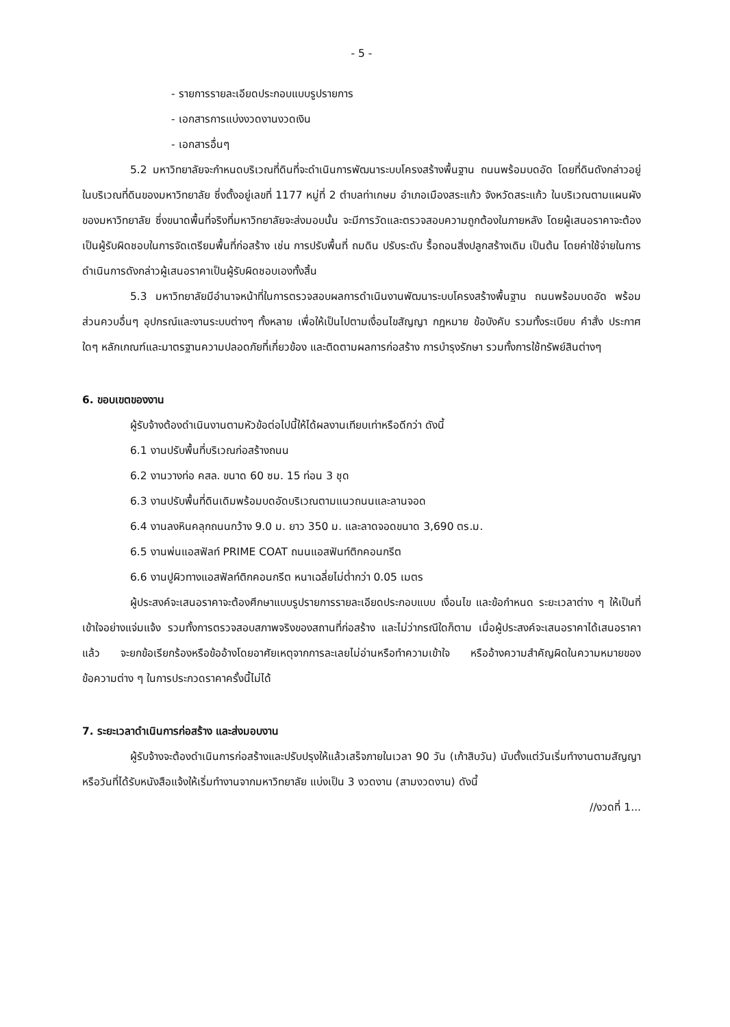- 5 -
- รายการรายละเอียดประกอบแบบรูปรายการ
- เอกสารการแบ่งงวดงานงวดเงิน
- เอกสารอื่นๆ
5.2 มหาวิทยาลัยจะกำหนดบริเวณที่ดินที่จะดำเนินการพัฒนาระบบโครงสร้างพื้นฐาน ถนนพร้อมบดอัด โดยที่ดินดังกล่าวอยู่ในบริเวณที่ดินของมหาวิทยาลัย ซึ่งตั้งอยู่เลขที่ 1177 หมู่ที่ 2 ตำบลท่าเกษม อำเภอเมืองสระแก้ว จังหวัดสระแก้ว ในบริเวณตามแผนผังของมหาวิทยาลัย ซึ่งขนาดพื้นที่จริงที่มหาวิทยาลัยจะส่งมอบนั้น จะมีการวัดและตรวจสอบความถูกต้องในภายหลัง โดยผู้เสนอราคาจะต้องเป็นผู้รับผิดชอบในการจัดเตรียมพื้นที่ก่อสร้าง เช่น การปรับพื้นที่ ถมดิน ปรับระดับ รื้อถอนสิ่งปลูกสร้างเดิม เป็นต้น โดยค่าใช้จ่ายในการดำเนินการดังกล่าวผู้เสนอราคาเป็นผู้รับผิดชอบเองทั้งสิ้น
5.3 มหาวิทยาลัยมีอำนาจหน้าที่ในการตรวจสอบผลการดำเนินงานพัฒนาระบบโครงสร้างพื้นฐาน ถนนพร้อมบดอัด พร้อมส่วนควบอื่นๆ อุปกรณ์และงานระบบต่างๆ ทั้งหลาย เพื่อให้เป็นไปตามเงื่อนไขสัญญา กฎหมาย ข้อบังคับ รวมทั้งระเบียบ คำสั่ง ประกาศใดๆ หลักเกณฑ์และมาตรฐานความปลอดภัยที่เกี่ยวข้อง และติดตามผลการก่อสร้าง การบำรุงรักษา รวมทั้งการใช้ทรัพย์สินต่างๆ
6. ขอบเขตของงาน
ผู้รับจ้างต้องดำเนินงานตามหัวข้อต่อไปนี้ให้ได้ผลงานเทียบเท่าหรือดีกว่า ดังนี้
6.1 งานปรับพื้นที่บริเวณก่อสร้างถนน
6.2 งานวางท่อ คสล. ขนาด 60 ซม. 15 ท่อน 3 ชุด
6.3 งานปรับพื้นที่ดินเดิมพร้อมบดอัดบริเวณตามแนวถนนและลานจอด
6.4 งานลงหินคลุกถนนกว้าง 9.0 ม. ยาว 350 ม. และลาดจอดขนาด 3,690 ตร.ม.
6.5 งานพ่นแอสฟัลท์ PRIME COAT ถนนแอสฟันท์ติกคอนกรีต
6.6 งานปูผิวทางแอสฟัลท์ติกคอนกรีต หนาเฉลี่ยไม่ต่ำกว่า 0.05 เมตร
ผู้ประสงค์จะเสนอราคาจะต้องศึกษาแบบรูปรายการรายละเอียดประกอบแบบ เงื่อนไข และข้อกำหนด ระยะเวลาต่าง ๆ ให้เป็นที่เข้าใจอย่างแจ่มแจ้ง รวมทั้งการตรวจสอบสภาพจริงของสถานที่ก่อสร้าง และไม่ว่ากรณีใดก็ตาม เมื่อผู้ประสงค์จะเสนอราคาได้เสนอราคาแล้ว จะยกข้อเรียกร้องหรือข้ออ้างโดยอาศัยเหตุจากการละเลยไม่อ่านหรือทำความเข้าใจ หรืออ้างความสำคัญผิดในความหมายของข้อความต่าง ๆ ในการประกวดราคาครั้งนี้ไม่ได้
7. ระยะเวลาดำเนินการก่อสร้าง และส่งมอบงาน
ผู้รับจ้างจะต้องดำเนินการก่อสร้างและปรับปรุงให้แล้วเสร็จภายในเวลา 90 วัน (เก้าสิบวัน) นับตั้งแต่วันเริ่มทำงานตามสัญญา หรือวันที่ได้รับหนังสือแจ้งให้เริ่มทำงานจากมหาวิทยาลัย แบ่งเป็น 3 งวดงาน (สามงวดงาน) ดังนี้
//งวดที่ 1...